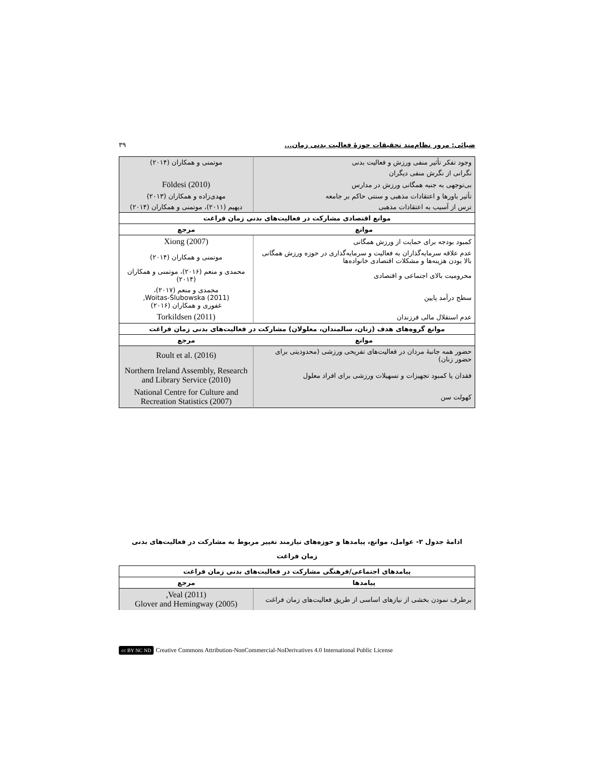ضیائی: مرور نظام‌مند تحقیقات حوزهٔ فعالیت بدنی زمان... ۳۹
| وجود تفکر تأثیر منفی ورزش و فعالیت بدنی | موتمنی و همکاران (۲۰۱۴) |
| نگرانی از نگرش منفی دیگران | |
| بی‌توجهی به جنبه همگانی ورزش در مدارس | Földesi (2010) |
| تأثیر باورها و اعتقادات مذهبی و سنتی حاکم بر جامعه | مهدی‌زاده و همکاران (۲۰۱۳) |
| ترس از آسیب به اعتقادات مذهبی | دیهیم (۲۰۱۱)، موتمنی و همکاران (۲۰۱۴) |
| موانع اقتصادی مشارکت در فعالیت‌های بدنی زمان فراغت | |
| موانع | مرجع |
| کمبود بودجه برای حمایت از ورزش همگانی | Xiong (2007) |
| عدم علاقه سرمایه‌گذاران به فعالیت و سرمایه‌گذاری در حوزه ورزش همگانی بالا بودن هزینه‌ها و مشکلات اقتصادی خانواده‌ها | موتمنی و همکاران (۲۰۱۴) |
| محرومیت بالای اجتماعی و اقتصادی | محمدی و منعم (۲۰۱۶)، موتمنی و همکاران (۲۰۱۴) |
| سطح درآمد پایین | محمدی و منعم (۲۰۱۷)، Woitas-Ślubowska (2011), غفوری و همکاران (۲۰۱۶) |
| عدم استقلال مالی فرزندان | Torkildsen (2011) |
| موانع گروه‌های هدف (زنان، سالمندان، معلولان) مشارکت در فعالیت‌های بدنی زمان فراغت | |
| موانع | مرجع |
| حضور همه جانبهٔ مردان در فعالیت‌های تفریحی ورزشی (محدودیتی برای حضور زنان) | Roult et al. (2016) |
| فقدان یا کمبود تجهیزات و تسهیلات ورزشی برای افراد معلول | Northern Ireland Assembly, Research and Library Service (2010) |
| کهولت سن | National Centre for Culture and Recreation Statistics (2007) |
ادامهٔ جدول ۲- عوامل، موانع، پیامدها و حوزه‌های نیازمند تغییر مربوط به مشارکت در فعالیت‌های بدنی
زمان فراغت
| پیامدهای اجتماعی/فرهنگی مشارکت در فعالیت‌های بدنی زمان فراغت | |
| پیامدها | مرجع |
| برطرف نمودن بخشی از نیازهای اساسی از طریق فعالیت‌های زمان فراغت | Veal (2011), Glover and Hemingway (2005) |
cc BY NC ND Creative Commons Attribution-NonCommercial-NoDerivatives 4.0 International Public License